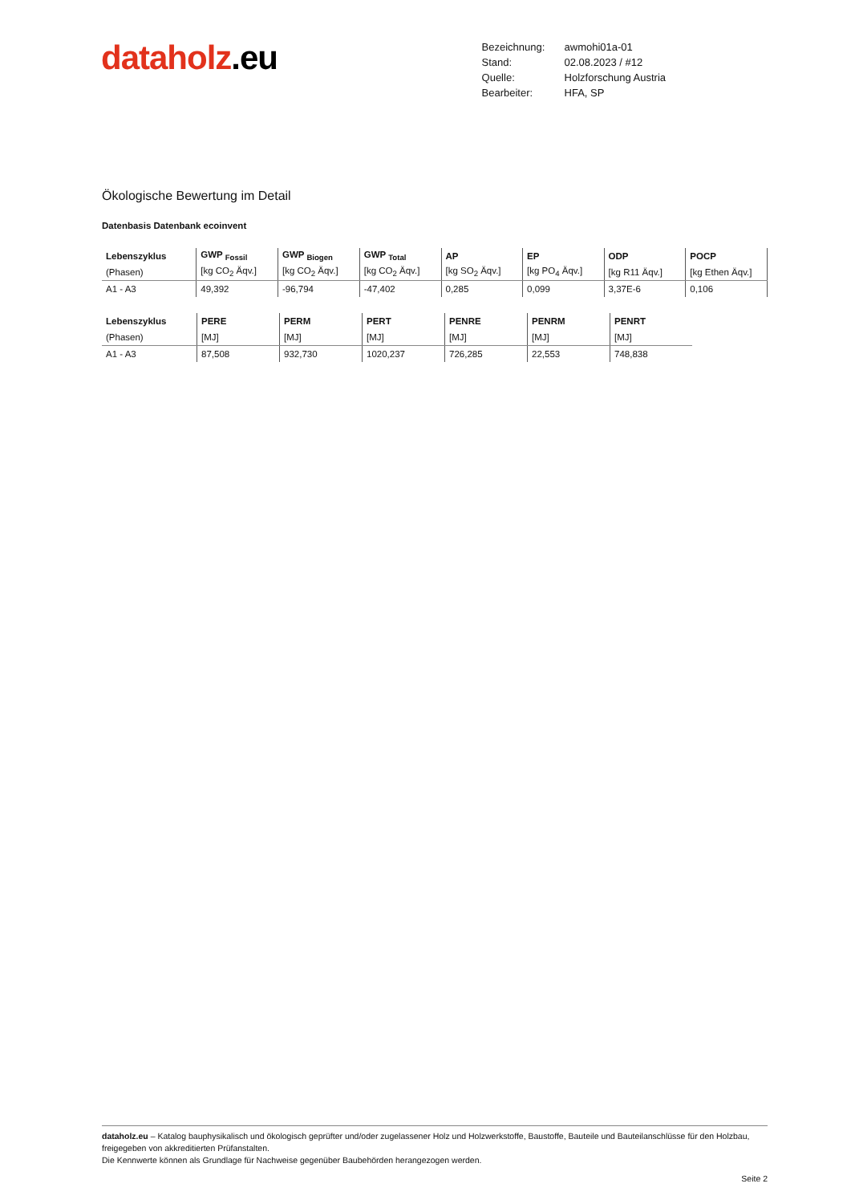dataholz.eu
| Bezeichnung: | awmohi01a-01 |
| Stand: | 02.08.2023 / #12 |
| Quelle: | Holzforschung Austria |
| Bearbeiter: | HFA, SP |
Ökologische Bewertung im Detail
Datenbasis Datenbank ecoinvent
| Lebenszyklus | GWP <sub>Fossil</sub> | GWP <sub>Biogen</sub> | GWP <sub>Total</sub> | AP | EP | ODP | POCP |
| (Phasen) | [kg CO<sub>2</sub> Äqv.] | [kg CO<sub>2</sub> Äqv.] | [kg CO<sub>2</sub> Äqv.] | [kg SO<sub>2</sub> Äqv.] | [kg PO<sub>4</sub> Äqv.] | [kg R11 Äqv.] | [kg Ethen Äqv.] |
| A1 - A3 | 49,392 | -96,794 | -47,402 | 0,285 | 0,099 | 3,37E-6 | 0,106 |
| Lebenszyklus | PERE | PERM | PERT | PENRE | PENRM | PENRT |
| (Phasen) | [MJ] | [MJ] | [MJ] | [MJ] | [MJ] | [MJ] |
| A1 - A3 | 87,508 | 932,730 | 1020,237 | 726,285 | 22,553 | 748,838 |
dataholz.eu – Katalog bauphysikalisch und ökologisch geprüfter und/oder zugelassener Holz und Holzwerkstoffe, Baustoffe, Bauteile und Bauteilanschlüsse für den Holzbau, freigegeben von akkreditierten Prüfanstalten.
Die Kennwerte können als Grundlage für Nachweise gegenüber Baubehörden herangezogen werden.
Seite 2